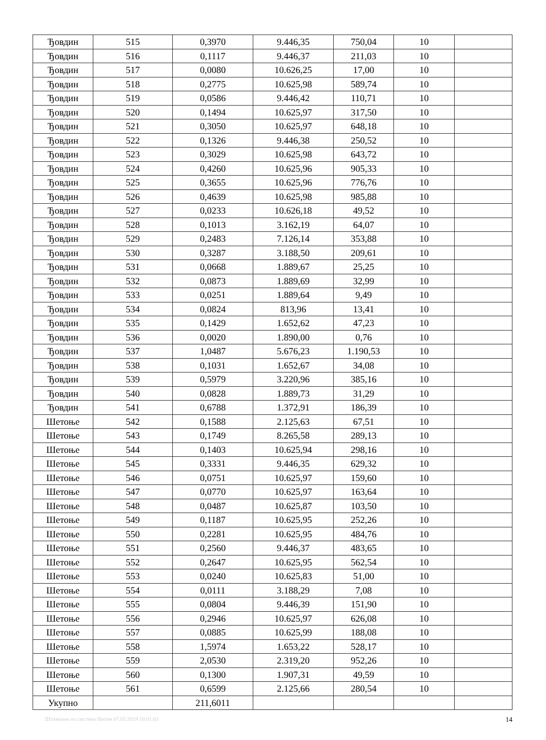| Ђовдин | 515 | 0,3970 | 9.446,35 | 750,04 | 10 | |
| Ђовдин | 516 | 0,1117 | 9.446,37 | 211,03 | 10 | |
| Ђовдин | 517 | 0,0080 | 10.626,25 | 17,00 | 10 | |
| Ђовдин | 518 | 0,2775 | 10.625,98 | 589,74 | 10 | |
| Ђовдин | 519 | 0,0586 | 9.446,42 | 110,71 | 10 | |
| Ђовдин | 520 | 0,1494 | 10.625,97 | 317,50 | 10 | |
| Ђовдин | 521 | 0,3050 | 10.625,97 | 648,18 | 10 | |
| Ђовдин | 522 | 0,1326 | 9.446,38 | 250,52 | 10 | |
| Ђовдин | 523 | 0,3029 | 10.625,98 | 643,72 | 10 | |
| Ђовдин | 524 | 0,4260 | 10.625,96 | 905,33 | 10 | |
| Ђовдин | 525 | 0,3655 | 10.625,96 | 776,76 | 10 | |
| Ђовдин | 526 | 0,4639 | 10.625,98 | 985,88 | 10 | |
| Ђовдин | 527 | 0,0233 | 10.626,18 | 49,52 | 10 | |
| Ђовдин | 528 | 0,1013 | 3.162,19 | 64,07 | 10 | |
| Ђовдин | 529 | 0,2483 | 7.126,14 | 353,88 | 10 | |
| Ђовдин | 530 | 0,3287 | 3.188,50 | 209,61 | 10 | |
| Ђовдин | 531 | 0,0668 | 1.889,67 | 25,25 | 10 | |
| Ђовдин | 532 | 0,0873 | 1.889,69 | 32,99 | 10 | |
| Ђовдин | 533 | 0,0251 | 1.889,64 | 9,49 | 10 | |
| Ђовдин | 534 | 0,0824 | 813,96 | 13,41 | 10 | |
| Ђовдин | 535 | 0,1429 | 1.652,62 | 47,23 | 10 | |
| Ђовдин | 536 | 0,0020 | 1.890,00 | 0,76 | 10 | |
| Ђовдин | 537 | 1,0487 | 5.676,23 | 1.190,53 | 10 | |
| Ђовдин | 538 | 0,1031 | 1.652,67 | 34,08 | 10 | |
| Ђовдин | 539 | 0,5979 | 3.220,96 | 385,16 | 10 | |
| Ђовдин | 540 | 0,0828 | 1.889,73 | 31,29 | 10 | |
| Ђовдин | 541 | 0,6788 | 1.372,91 | 186,39 | 10 | |
| Шетоње | 542 | 0,1588 | 2.125,63 | 67,51 | 10 | |
| Шетоње | 543 | 0,1749 | 8.265,58 | 289,13 | 10 | |
| Шетоње | 544 | 0,1403 | 10.625,94 | 298,16 | 10 | |
| Шетоње | 545 | 0,3331 | 9.446,35 | 629,32 | 10 | |
| Шетоње | 546 | 0,0751 | 10.625,97 | 159,60 | 10 | |
| Шетоње | 547 | 0,0770 | 10.625,97 | 163,64 | 10 | |
| Шетоње | 548 | 0,0487 | 10.625,87 | 103,50 | 10 | |
| Шетоње | 549 | 0,1187 | 10.625,95 | 252,26 | 10 | |
| Шетоње | 550 | 0,2281 | 10.625,95 | 484,76 | 10 | |
| Шетоње | 551 | 0,2560 | 9.446,37 | 483,65 | 10 | |
| Шетоње | 552 | 0,2647 | 10.625,95 | 562,54 | 10 | |
| Шетоње | 553 | 0,0240 | 10.625,83 | 51,00 | 10 | |
| Шетоње | 554 | 0,0111 | 3.188,29 | 7,08 | 10 | |
| Шетоње | 555 | 0,0804 | 9.446,39 | 151,90 | 10 | |
| Шетоње | 556 | 0,2946 | 10.625,97 | 626,08 | 10 | |
| Шетоње | 557 | 0,0885 | 10.625,99 | 188,08 | 10 | |
| Шетоње | 558 | 1,5974 | 1.653,22 | 528,17 | 10 | |
| Шетоње | 559 | 2,0530 | 2.319,20 | 952,26 | 10 | |
| Шетоње | 560 | 0,1300 | 1.907,31 | 49,59 | 10 | |
| Шетоње | 561 | 0,6599 | 2.125,66 | 280,54 | 10 | |
| Укупно | | 211,6011 | | | | |
Штампано из система Интем 07.05.2019 10:01:03 14